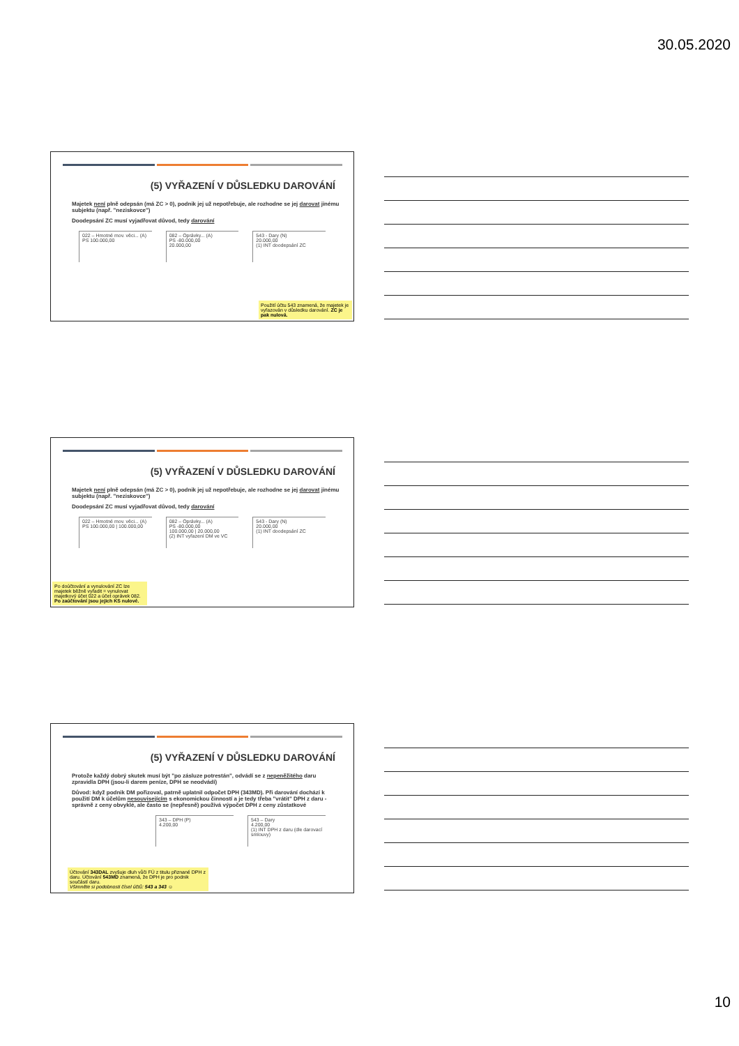30.05.2020
(5) VYŘAZENÍ V DŮSLEDKU DAROVÁNÍ
Majetek není plně odepsán (má ZC > 0), podnik jej už nepotřebuje, ale rozhodne se jej darovat jinému subjektu (např. "neziskovce")
Doodepsání ZC musí vyjadřovat důvod, tedy darování
022 – Hmotné mov. věci... (A)
PS 100.000,00
082 – Oprávky... (A)
PS -80.000,00
20.000,00
543 - Dary (N)
20.000,00
(1) INT doodepsání ZC
Použití účtu 543 znamená, že majetek je vyřazován v důsledku darování. ZC je pak nulová.
(5) VYŘAZENÍ V DŮSLEDKU DAROVÁNÍ
Majetek není plně odepsán (má ZC > 0), podnik jej už nepotřebuje, ale rozhodne se jej darovat jinému subjektu (např. "neziskovce")
Doodepsání ZC musí vyjadřovat důvod, tedy darování
022 – Hmotné mov. věci... (A)
PS 100.000,00 | 100.000,00
082 – Oprávky... (A)
PS -80.000,00
100.000,00 | 20.000,00
(2) INT vyřazení DM ve VC
543 - Dary (N)
20.000,00
(1) INT doodepsání ZC
Po doúčtování a vynulování ZC lze majetek běžně vyřadit = vynulovat majetkový účet 022 a účet oprávek 082. Po zaúčtování jsou jejich KS nulové.
(5) VYŘAZENÍ V DŮSLEDKU DAROVÁNÍ
Protože každý dobrý skutek musí být "po zásluze potrestán", odvádí se z nepeněžitého daru zpravidla DPH (jsou-li darem peníze, DPH se neodvádí)
Důvod: když podnik DM pořizoval, patrně uplatnil odpočet DPH (343MD). Při darování dochází k použití DM k účelům nesouvisejícím s ekonomickou činností a je tedy třeba "vrátit" DPH z daru - správně z ceny obvyklé, ale často se (nepřesně) používá výpočet DPH z ceny zůstatkové
343 – DPH (P)
4.200,00
543 – Dary
4.200,00
(1) INT DPH z daru (dle darovací smlouvy)
Účtování 343DAL zvyšuje dluh vůči FÚ z titulu přiznané DPH z daru. Účtování 543MD znamená, že DPH je pro podnik součástí daru.
Všimněte si podobnosti čísel účtů: 543 a 343 ☺
10